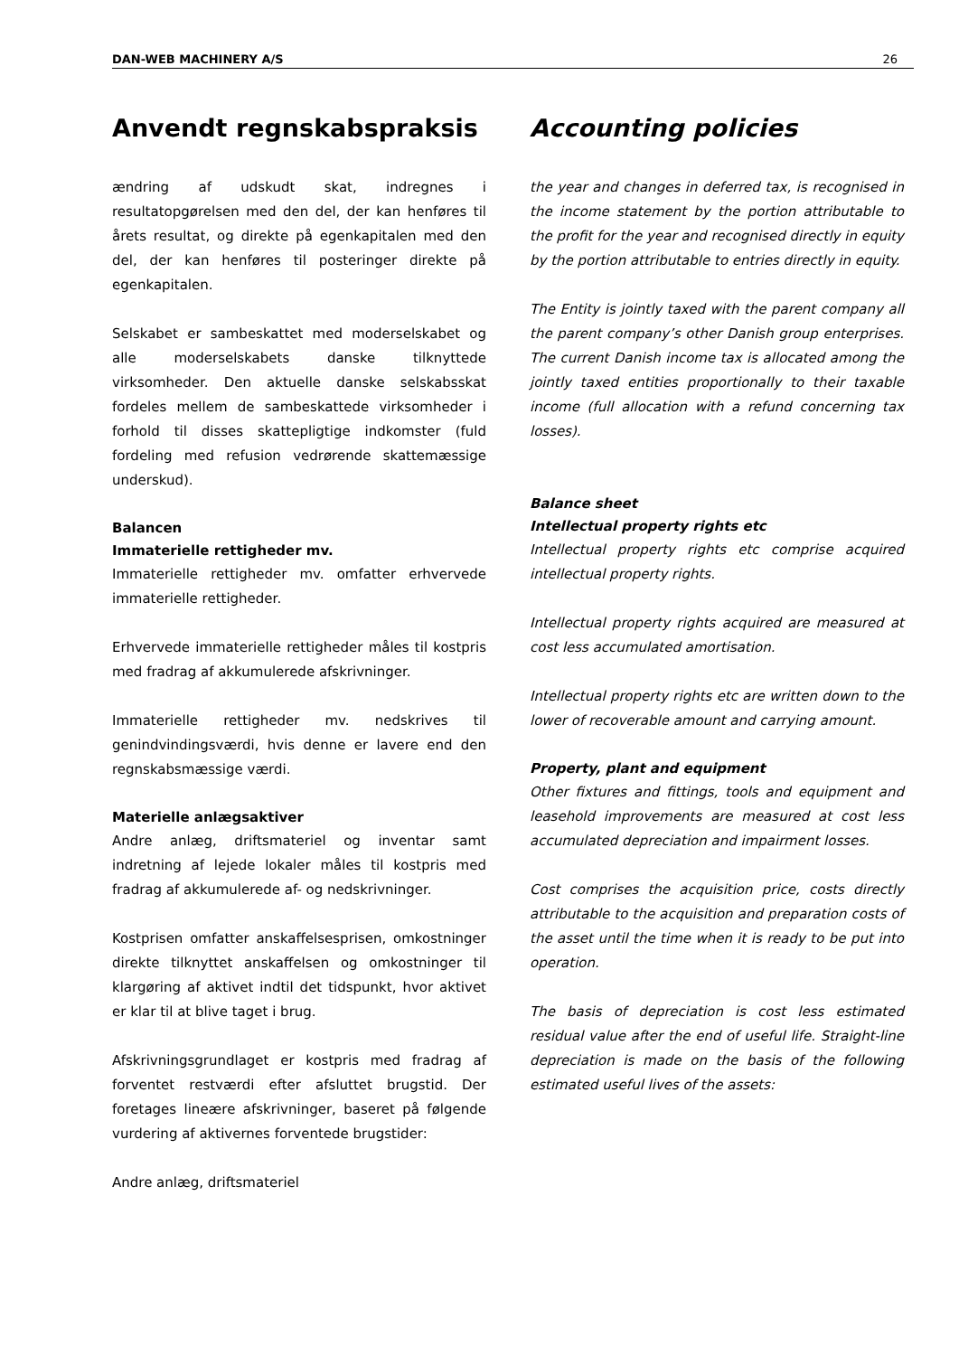DAN-WEB MACHINERY A/S 26
Anvendt regnskabspraksis
ændring af udskudt skat, indregnes i resultatopgørelsen med den del, der kan henføres til årets resultat, og direkte på egenkapitalen med den del, der kan henføres til posteringer direkte på egenkapitalen.
Selskabet er sambeskattet med moderselskabet og alle moderselskabets danske tilknyttede virksomheder. Den aktuelle danske selskabsskat fordeles mellem de sambeskattede virksomheder i forhold til disses skattepligtige indkomster (fuld fordeling med refusion vedrørende skattemæssige underskud).
Balancen
Immaterielle rettigheder mv.
Immaterielle rettigheder mv. omfatter erhvervede immaterielle rettigheder.
Erhvervede immaterielle rettigheder måles til kostpris med fradrag af akkumulerede afskrivninger.
Immaterielle rettigheder mv. nedskrives til genindvindingsværdi, hvis denne er lavere end den regnskabsmæssige værdi.
Materielle anlægsaktiver
Andre anlæg, driftsmateriel og inventar samt indretning af lejede lokaler måles til kostpris med fradrag af akkumulerede af- og nedskrivninger.
Kostprisen omfatter anskaffelsesprisen, omkostninger direkte tilknyttet anskaffelsen og omkostninger til klargøring af aktivet indtil det tidspunkt, hvor aktivet er klar til at blive taget i brug.
Afskrivningsgrundlaget er kostpris med fradrag af forventet restværdi efter afsluttet brugstid. Der foretages lineære afskrivninger, baseret på følgende vurdering af aktivernes forventede brugstider:
Andre anlæg, driftsmateriel
Accounting policies
the year and changes in deferred tax, is recognised in the income statement by the portion attributable to the profit for the year and recognised directly in equity by the portion attributable to entries directly in equity.
The Entity is jointly taxed with the parent company all the parent company’s other Danish group enterprises. The current Danish income tax is allocated among the jointly taxed entities proportionally to their taxable income (full allocation with a refund concerning tax losses).
Balance sheet
Intellectual property rights etc
Intellectual property rights etc comprise acquired intellectual property rights.
Intellectual property rights acquired are measured at cost less accumulated amortisation.
Intellectual property rights etc are written down to the lower of recoverable amount and carrying amount.
Property, plant and equipment
Other fixtures and fittings, tools and equipment and leasehold improvements are measured at cost less accumulated depreciation and impairment losses.
Cost comprises the acquisition price, costs directly attributable to the acquisition and preparation costs of the asset until the time when it is ready to be put into operation.
The basis of depreciation is cost less estimated residual value after the end of useful life. Straight-line depreciation is made on the basis of the following estimated useful lives of the assets: